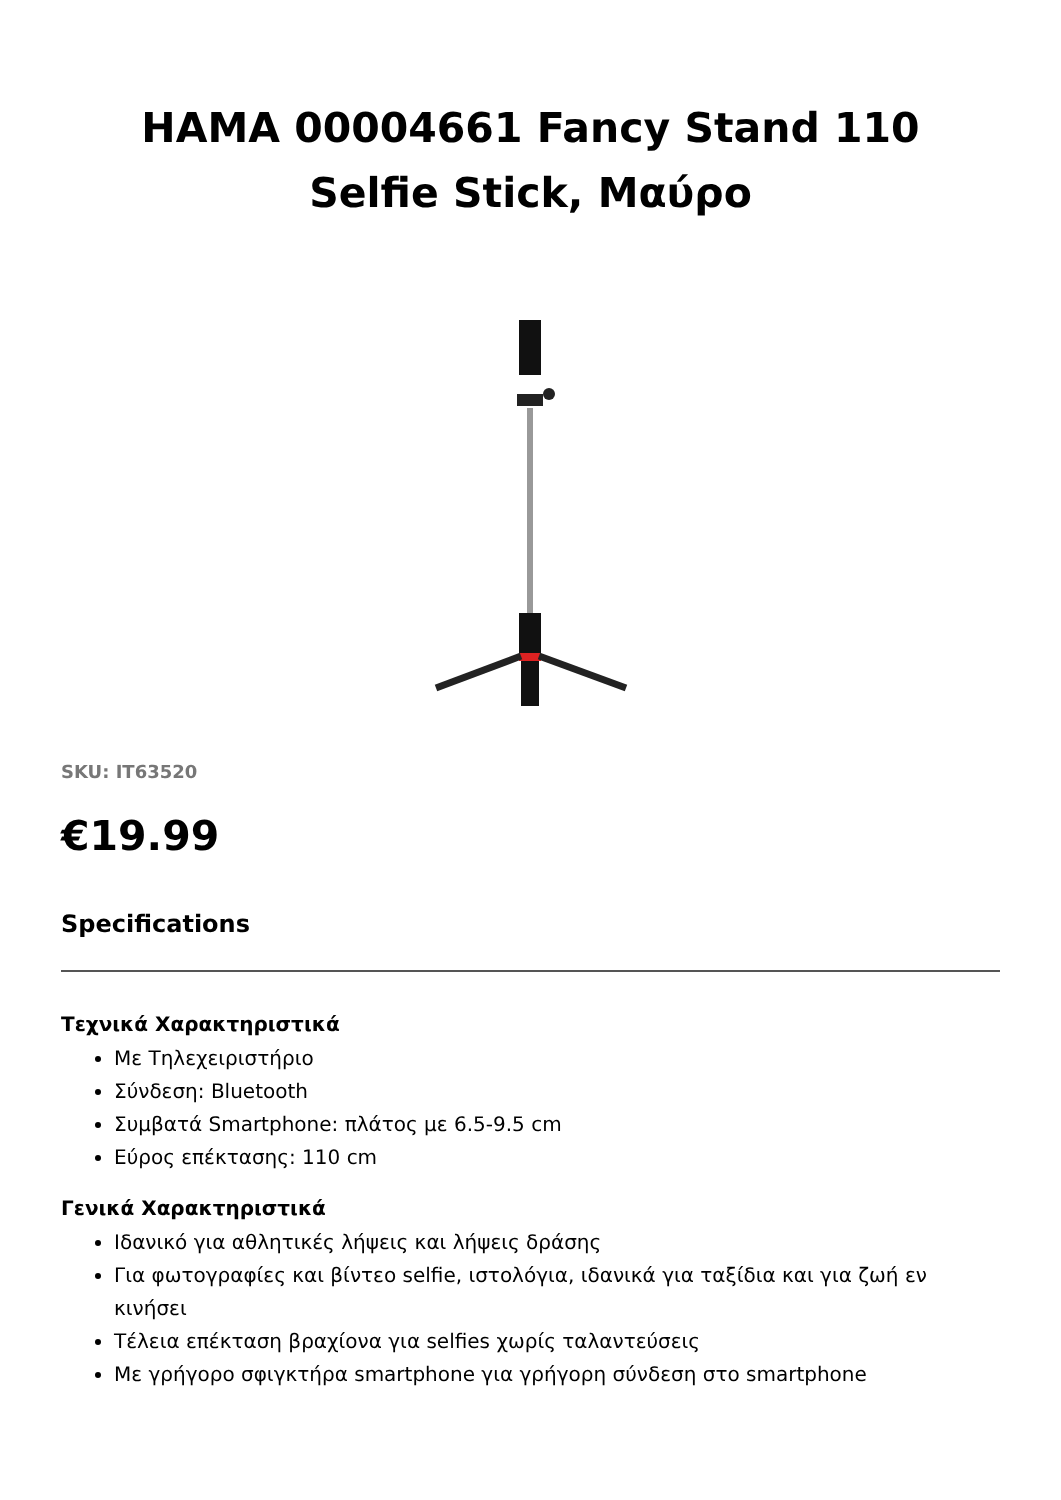HAMA 00004661 Fancy Stand 110
Selfie Stick, Μαύρο
SKU: IT63520
€19.99
Specifications
Τεχνικά Χαρακτηριστικά
Με Τηλεχειριστήριο
Σύνδεση: Bluetooth
Συμβατά Smartphone: πλάτος με 6.5-9.5 cm
Εύρος επέκτασης: 110 cm
Γενικά Χαρακτηριστικά
Ιδανικό για αθλητικές λήψεις και λήψεις δράσης
Για φωτογραφίες και βίντεο selfie, ιστολόγια, ιδανικά για ταξίδια και για ζωή εν κινήσει
Τέλεια επέκταση βραχίονα για selfies χωρίς ταλαντεύσεις
Με γρήγορο σφιγκτήρα smartphone για γρήγορη σύνδεση στο smartphone